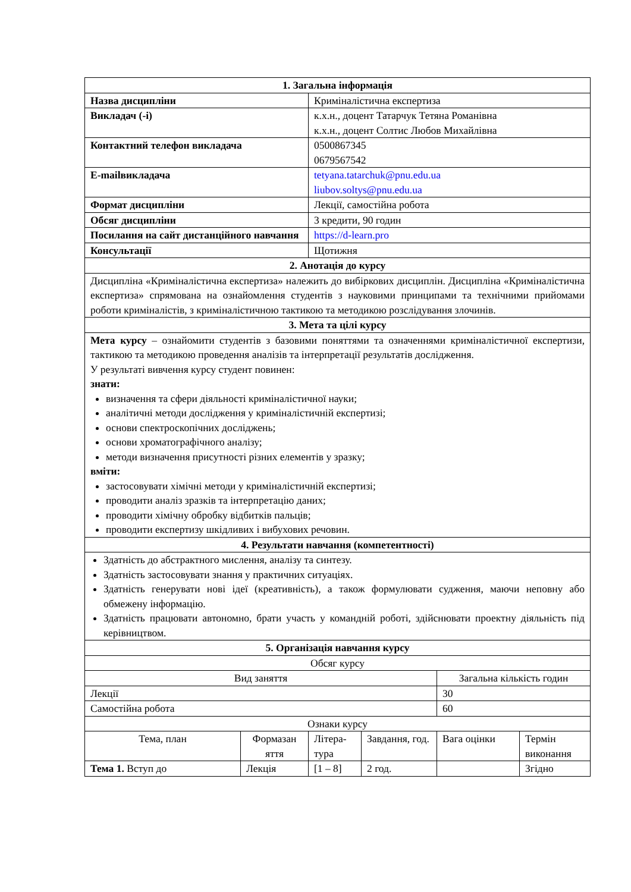| 1. Загальна інформація | | | | | |
| --- | --- | --- | --- | --- | --- |
| Назва дисципліни | | Криміналістична експертиза | | | |
| Викладач (-і) | | к.х.н., доцент Татарчук Тетяна Романівна к.х.н., доцент Солтис Любов Михайлівна | | | |
| Контактний телефон викладача | | 0500867345 0679567542 | | | |
| E-mailвикладача | | tetyana.tatarchuk@pnu.edu.ua liubov.soltys@pnu.edu.ua | | | |
| Формат дисципліни | | Лекції, самостійна робота | | | |
| Обсяг дисципліни | | 3 кредити, 90 годин | | | |
| Посилання на сайт дистанційного навчання | | https://d-learn.pro | | | |
| Консультації | | Щотижня | | | |
| 2. Анотація до курсу | | | | | |
| Дисципліна «Криміналістична експертиза» належить до вибіркових дисциплін. Дисципліна «Криміналістична експертиза» спрямована на ознайомлення студентів з науковими принципами та технічними прийомами роботи криміналістів, з криміналістичною тактикою та методикою розслідування злочинів. | | | | | |
| 3. Мета та цілі курсу | | | | | |
| Мета курсу – ознайомити студентів з базовими поняттями та означеннями криміналістичної експертизи, тактикою та методикою проведення аналізів та інтерпретації результатів дослідження. У результаті вивчення курсу студент повинен: знати: визначення та сфери діяльності криміналістичної науки; аналітичні методи дослідження у криміналістичній експертизі; основи спектроскопічних досліджень; основи хроматографічного аналізу; методи визначення присутності різних елементів у зразку; вміти: застосовувати хімічні методи у криміналістичній експертизі; проводити аналіз зразків та інтерпретацію даних; проводити хімічну обробку відбитків пальців; проводити експертизу шкідливих і вибухових речовин. | | | | | |
| 4. Результати навчання (компетентності) | | | | | |
| Здатність до абстрактного мислення, аналізу та синтезу. Здатність застосовувати знання у практичних ситуаціях. Здатність генерувати нові ідеї (креативність), а також формулювати судження, маючи неповну або обмежену інформацію. Здатність працювати автономно, брати участь у командній роботі, здійснювати проектну діяльність під керівництвом. | | | | | |
| 5. Організація навчання курсу | | | | | |
| Обсяг курсу | | | | | |
| Вид заняття | | | | Загальна кількість годин | |
| Лекції | | | | 30 | |
| Самостійна робота | | | | 60 | |
| Ознаки курсу | | | | | |
| Тема, план | Формазан яття | Літера-тура | Завдання, год. | Вага оцінки | Термін виконання |
| Тема 1. Вступ до | Лекція | [1 – 8] | 2 год. | | Згідно |